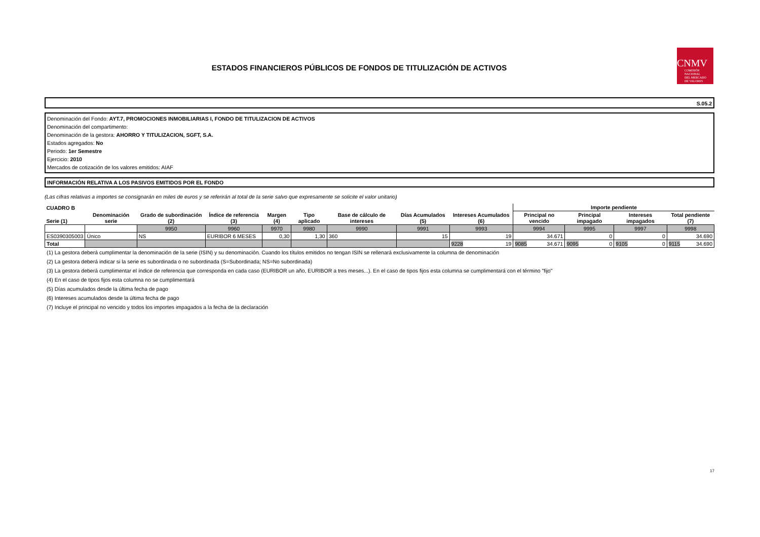CNMV
COMISIÓN
NACIONAL
DEL MERCADO
DE VALORES
ESTADOS FINANCIEROS PÚBLICOS DE FONDOS DE TITULIZACIÓN DE ACTIVOS
S.05.2
Denominación del Fondo: AYT.7, PROMOCIONES INMOBILIARIAS I, FONDO DE TITULIZACION DE ACTIVOS
Denominación del compartimento:
Denominación de la gestora: AHORRO Y TITULIZACION, SGFT, S.A.
Estados agregados: No
Periodo: 1er Semestre
Ejercicio: 2010
Mercados de cotización de los valores emitidos: AIAF
INFORMACIÓN RELATIVA A LOS PASIVOS EMITIDOS POR EL FONDO
(Las cifras relativas a importes se consignarán en miles de euros y se referirán al total de la serie salvo que expresamente se solicite el valor unitario)
| CUADRO B | | | | | | | | | Importe pendiente | | | |
| --- | --- | --- | --- | --- | --- | --- | --- | --- | --- | --- | --- | --- |
| Serie (1) | Denominación serie | Grado de subordinación (2) | Índice de referencia (3) | Margen (4) | Tipo aplicado | Base de cálculo de intereses | Días Acumulados (5) | Intereses Acumulados (6) | Principal no vencido | Principal impagado | Intereses impagados | Total pendiente (7) |
| | | 9950 | 9960 | 9970 | 9980 | 9990 | 9991 | 9993 | 9994 | 9995 | 9997 | 9998 |
| ES0390305003 | Único | NS | EURIBOR 6 MESES | 0,30 | 1,30 | 360 | 15 | 19 | 34.671 | 0 | 0 | 34.690 |
| Total | | | | | | | | 9228 19 | 9085 34.671 | 9095 0 | 9105 0 | 9115 34.690 |
(1) La gestora deberá cumplimentar la denominación de la serie (ISIN) y su denominación. Cuando los títulos emitidos no tengan ISIN se rellenará exclusivamente la columna de denominación
(2) La gestora deberá indicar si la serie es subordinada o no subordinada (S=Subordinada; NS=No subordinada)
(3) La gestora deberá cumplimentar el índice de referencia que corresponda en cada caso (EURIBOR un año, EURIBOR a tres meses...). En el caso de tipos fijos esta columna se cumplimentará con el término "fijo"
(4) En el caso de tipos fijos esta columna no se cumplimentará
(5) Días acumulados desde la última fecha de pago
(6) Intereses acumulados desde la última fecha de pago
(7) Incluye el principal no vencido y todos los importes impagados a la fecha de la declaración
17